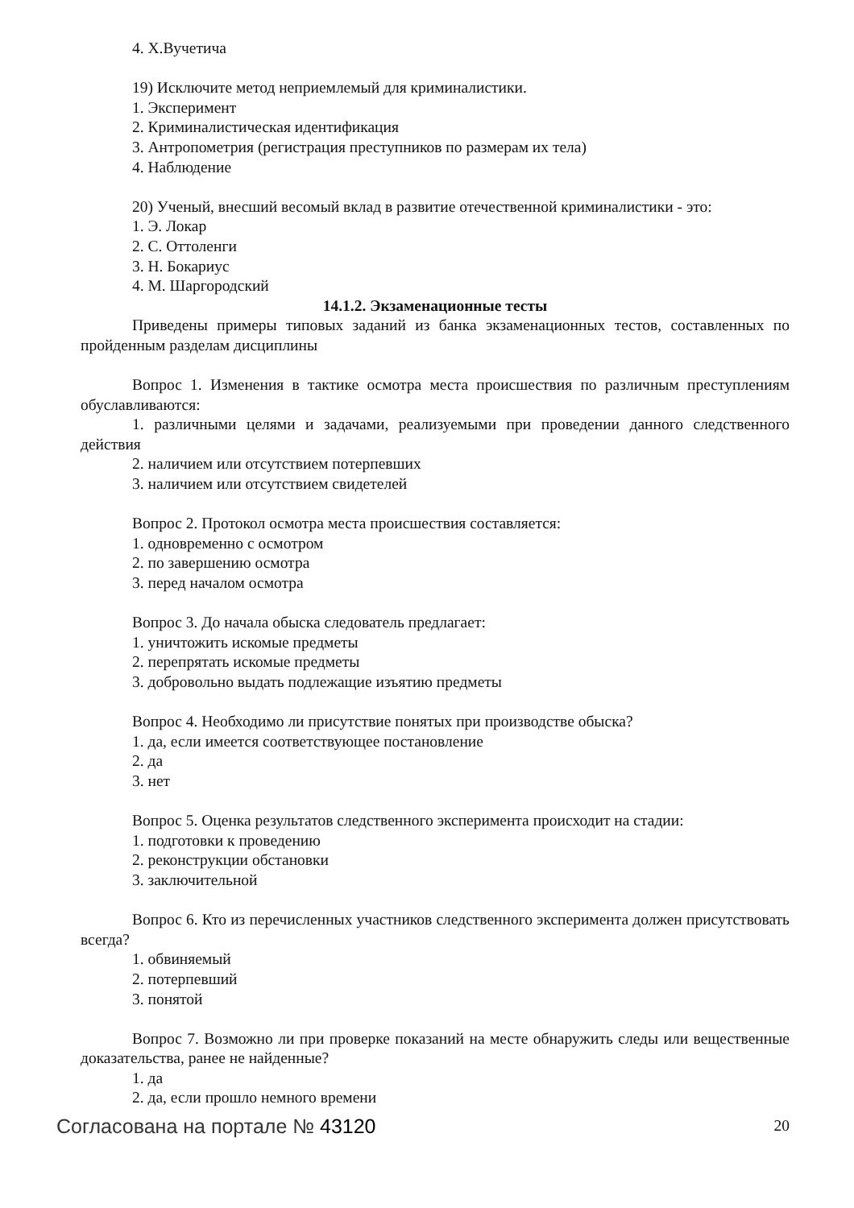4. Х.Вучетича
19) Исключите метод неприемлемый для криминалистики.
1. Эксперимент
2. Криминалистическая идентификация
3. Антропометрия (регистрация преступников по размерам их тела)
4. Наблюдение
20) Ученый, внесший весомый вклад в развитие отечественной криминалистики - это:
1. Э. Локар
2. С. Оттоленги
3. Н. Бокариус
4. М. Шаргородский
14.1.2. Экзаменационные тесты
Приведены примеры типовых заданий из банка экзаменационных тестов, составленных по пройденным разделам дисциплины
Вопрос 1. Изменения в тактике осмотра места происшествия по различным преступлениям обуславливаются:
1. различными целями и задачами, реализуемыми при проведении данного следственного действия
2. наличием или отсутствием потерпевших
3. наличием или отсутствием свидетелей
Вопрос 2. Протокол осмотра места происшествия составляется:
1. одновременно с осмотром
2. по завершению осмотра
3. перед началом осмотра
Вопрос 3. До начала обыска следователь предлагает:
1. уничтожить искомые предметы
2. перепрятать искомые предметы
3. добровольно выдать подлежащие изъятию предметы
Вопрос 4. Необходимо ли присутствие понятых при производстве обыска?
1. да, если имеется соответствующее постановление
2. да
3. нет
Вопрос 5. Оценка результатов следственного эксперимента происходит на стадии:
1. подготовки к проведению
2. реконструкции обстановки
3. заключительной
Вопрос 6. Кто из перечисленных участников следственного эксперимента должен присутствовать всегда?
1. обвиняемый
2. потерпевший
3. понятой
Вопрос 7. Возможно ли при проверке показаний на месте обнаружить следы или вещественные доказательства, ранее не найденные?
1. да
2. да, если прошло немного времени
Согласована на портале № 43120 20